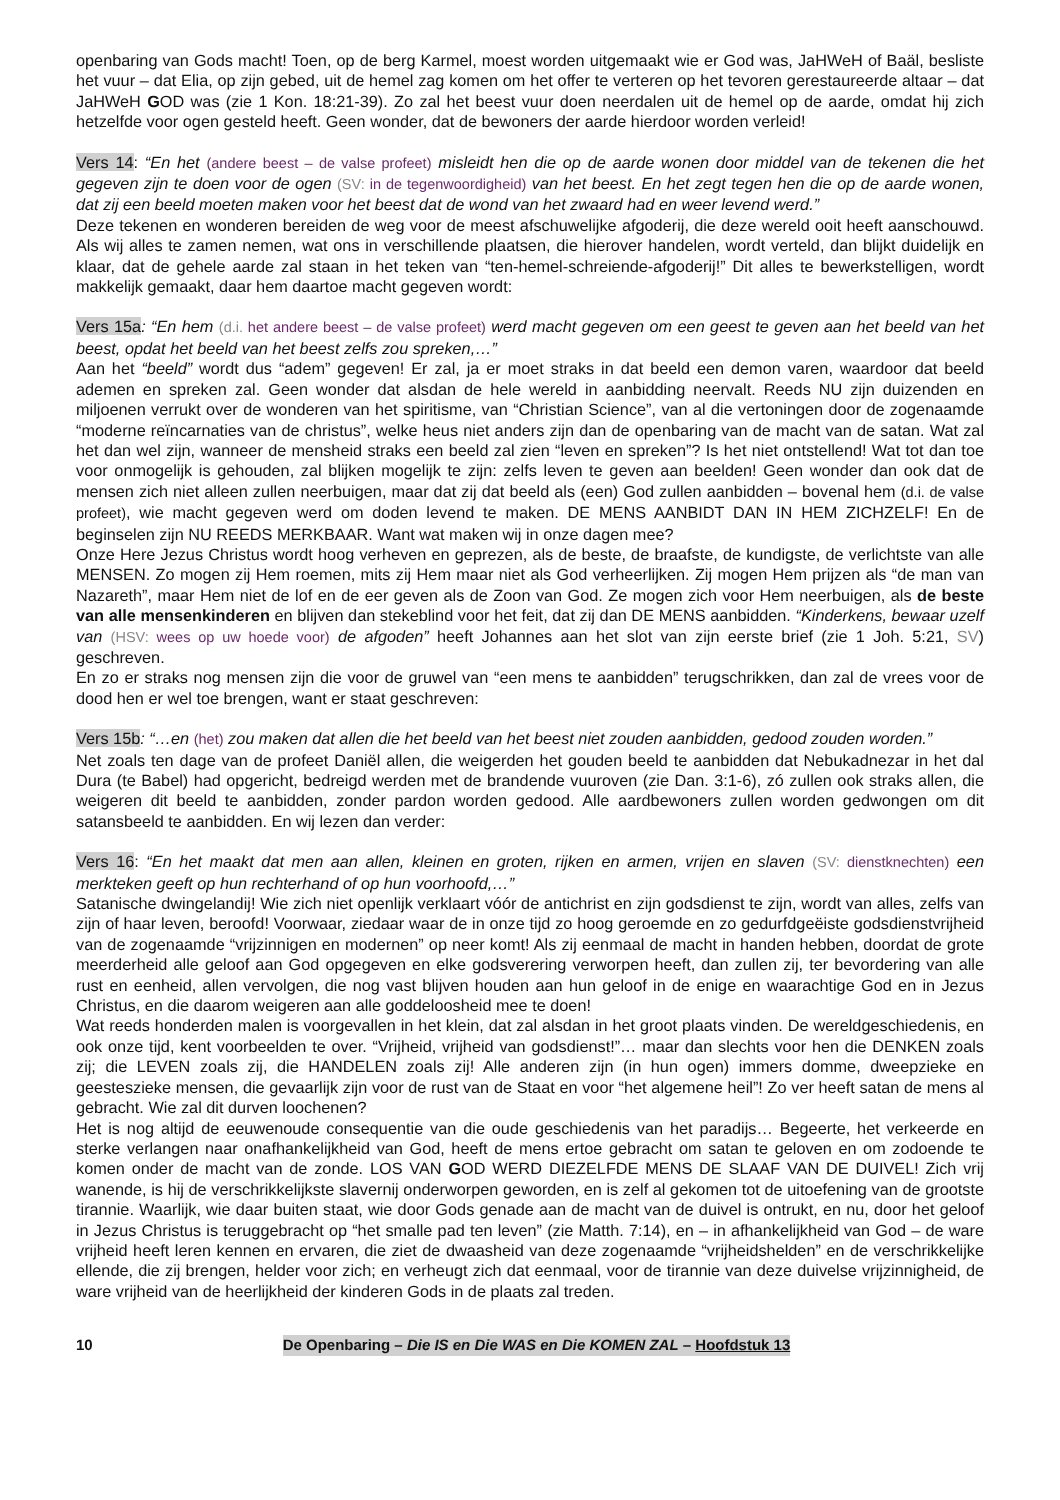openbaring van Gods macht! Toen, op de berg Karmel, moest worden uitgemaakt wie er God was, JaHWeH of Baäl, besliste het vuur – dat Elia, op zijn gebed, uit de hemel zag komen om het offer te verteren op het tevoren gerestaureerde altaar – dat JaHWeH GOD was (zie 1 Kon. 18:21-39). Zo zal het beest vuur doen neerdalen uit de hemel op de aarde, omdat hij zich hetzelfde voor ogen gesteld heeft. Geen wonder, dat de bewoners der aarde hierdoor worden verleid!
Vers 14: “En het (andere beest – de valse profeet) misleidt hen die op de aarde wonen door middel van de tekenen die het gegeven zijn te doen voor de ogen (SV: in de tegenwoordigheid) van het beest. En het zegt tegen hen die op de aarde wonen, dat zij een beeld moeten maken voor het beest dat de wond van het zwaard had en weer levend werd.”
Deze tekenen en wonderen bereiden de weg voor de meest afschuwelijke afgoderij, die deze wereld ooit heeft aanschouwd. Als wij alles te zamen nemen, wat ons in verschillende plaatsen, die hierover handelen, wordt verteld, dan blijkt duidelijk en klaar, dat de gehele aarde zal staan in het teken van “ten-hemel-schreiende-afgoderij!” Dit alles te bewerkstelligen, wordt makkelijk gemaakt, daar hem daartoe macht gegeven wordt:
Vers 15a: “En hem (d.i. het andere beest – de valse profeet) werd macht gegeven om een geest te geven aan het beeld van het beest, opdat het beeld van het beest zelfs zou spreken,…”
Aan het “beeld” wordt dus “adem” gegeven! Er zal, ja er moet straks in dat beeld een demon varen, waardoor dat beeld ademen en spreken zal. Geen wonder dat alsdan de hele wereld in aanbidding neervalt. Reeds NU zijn duizenden en miljoenen verrukt over de wonderen van het spiritisme, van “Christian Science”, van al die vertoningen door de zogenaamde “moderne reïncarnaties van de christus”, welke heus niet anders zijn dan de openbaring van de macht van de satan. Wat zal het dan wel zijn, wanneer de mensheid straks een beeld zal zien “leven en spreken”? Is het niet ontstellend! Wat tot dan toe voor onmogelijk is gehouden, zal blijken mogelijk te zijn: zelfs leven te geven aan beelden! Geen wonder dan ook dat de mensen zich niet alleen zullen neerbuigen, maar dat zij dat beeld als (een) God zullen aanbidden – bovenal hem (d.i. de valse profeet), wie macht gegeven werd om doden levend te maken. DE MENS AANBIDT DAN IN HEM ZICHZELF! En de beginselen zijn NU REEDS MERKBAAR. Want wat maken wij in onze dagen mee?
Onze Here Jezus Christus wordt hoog verheven en geprezen, als de beste, de braafste, de kundigste, de verlichtste van alle MENSEN. Zo mogen zij Hem roemen, mits zij Hem maar niet als God verheerlijken. Zij mogen Hem prijzen als “de man van Nazareth”, maar Hem niet de lof en de eer geven als de Zoon van God. Ze mogen zich voor Hem neerbuigen, als de beste van alle mensenkinderen en blijven dan stekeblind voor het feit, dat zij dan DE MENS aanbidden. “Kinderkens, bewaar uzelf van (HSV: wees op uw hoede voor) de afgoden” heeft Johannes aan het slot van zijn eerste brief (zie 1 Joh. 5:21, SV) geschreven.
En zo er straks nog mensen zijn die voor de gruwel van “een mens te aanbidden” terugschrikken, dan zal de vrees voor de dood hen er wel toe brengen, want er staat geschreven:
Vers 15b: “…en (het) zou maken dat allen die het beeld van het beest niet zouden aanbidden, gedood zouden worden.”
Net zoals ten dage van de profeet Daniël allen, die weigerden het gouden beeld te aanbidden dat Nebukadnezar in het dal Dura (te Babel) had opgericht, bedreigd werden met de brandende vuuroven (zie Dan. 3:1-6), zó zullen ook straks allen, die weigeren dit beeld te aanbidden, zonder pardon worden gedood. Alle aardbewoners zullen worden gedwongen om dit satansbeeld te aanbidden. En wij lezen dan verder:
Vers 16: “En het maakt dat men aan allen, kleinen en groten, rijken en armen, vrijen en slaven (SV: dienstknechten) een merkteken geeft op hun rechterhand of op hun voorhoofd,…”
Satanische dwingelandij! Wie zich niet openlijk verklaart vóór de antichrist en zijn godsdienst te zijn, wordt van alles, zelfs van zijn of haar leven, beroofd! Voorwaar, ziedaar waar de in onze tijd zo hoog geroemde en zo gedurfdgeëiste godsdienstvrijheid van de zogenaamde “vrijzinnigen en modernen” op neer komt! Als zij eenmaal de macht in handen hebben, doordat de grote meerderheid alle geloof aan God opgegeven en elke godsverering verworpen heeft, dan zullen zij, ter bevordering van alle rust en eenheid, allen vervolgen, die nog vast blijven houden aan hun geloof in de enige en waarachtige God en in Jezus Christus, en die daarom weigeren aan alle goddeloosheid mee te doen!
Wat reeds honderden malen is voorgevallen in het klein, dat zal alsdan in het groot plaats vinden. De wereldgeschiedenis, en ook onze tijd, kent voorbeelden te over. “Vrijheid, vrijheid van godsdienst!”… maar dan slechts voor hen die DENKEN zoals zij; die LEVEN zoals zij, die HANDELEN zoals zij! Alle anderen zijn (in hun ogen) immers domme, dweepzieke en geesteszieke mensen, die gevaarlijk zijn voor de rust van de Staat en voor “het algemene heil”! Zo ver heeft satan de mens al gebracht. Wie zal dit durven loochenen?
Het is nog altijd de eeuwenoude consequentie van die oude geschiedenis van het paradijs… Begeerte, het verkeerde en sterke verlangen naar onafhankelijkheid van God, heeft de mens ertoe gebracht om satan te geloven en om zodoende te komen onder de macht van de zonde. LOS VAN GOD WERD DIEZELFDE MENS DE SLAAF VAN DE DUIVEL! Zich vrij wanende, is hij de verschrikkelijkste slavernij onderworpen geworden, en is zelf al gekomen tot de uitoefening van de grootste tirannie. Waarlijk, wie daar buiten staat, wie door Gods genade aan de macht van de duivel is ontrukt, en nu, door het geloof in Jezus Christus is teruggebracht op “het smalle pad ten leven” (zie Matth. 7:14), en – in afhankelijkheid van God – de ware vrijheid heeft leren kennen en ervaren, die ziet de dwaasheid van deze zogenaamde “vrijheidshelden” en de verschrikkelijke ellende, die zij brengen, helder voor zich; en verheugt zich dat eenmaal, voor de tirannie van deze duivelse vrijzinnigheid, de ware vrijheid van de heerlijkheid der kinderen Gods in de plaats zal treden.
10 De Openbaring – Die IS en Die WAS en Die KOMEN ZAL – Hoofdstuk 13